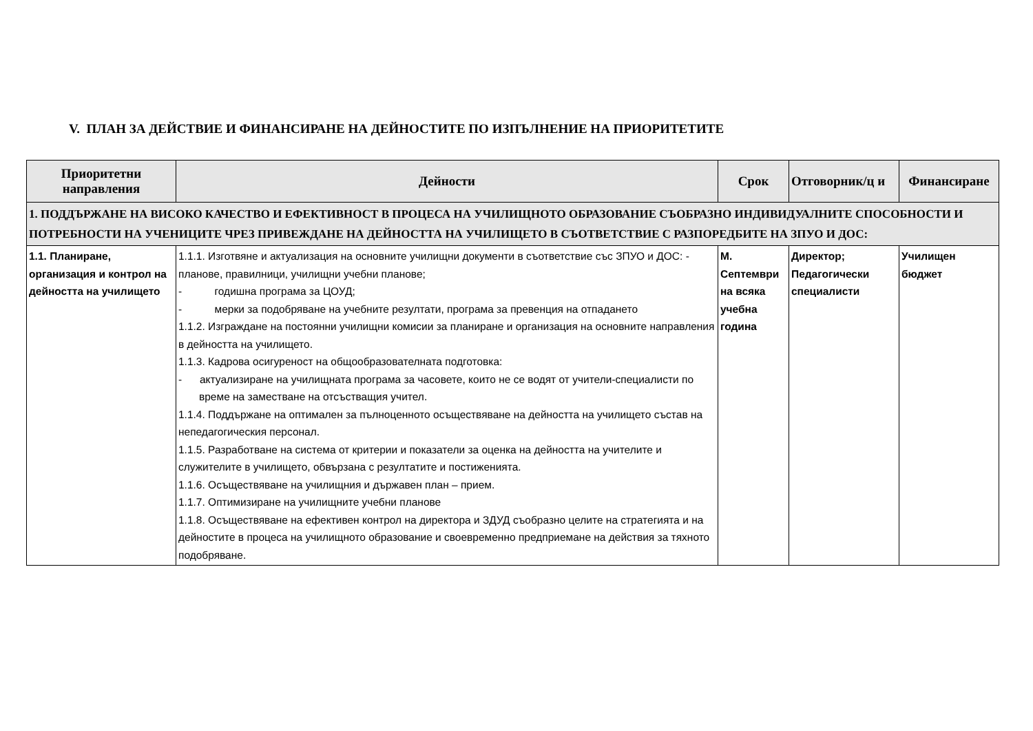V. ПЛАН ЗА ДЕЙСТВИЕ И ФИНАНСИРАНЕ НА ДЕЙНОСТИТЕ ПО ИЗПЪЛНЕНИЕ НА ПРИОРИТЕТИТЕ
| Приоритетни направления | Дейности | Срок | Отговорник/ц и | Финансиране |
| --- | --- | --- | --- | --- |
| 1. ПОДДЪРЖАНЕ НА ВИСОКО КАЧЕСТВО И ЕФЕКТИВНОСТ В ПРОЦЕСА НА УЧИЛИЩНОТО ОБРАЗОВАНИЕ СЪОБРАЗНО ИНДИВИДУАЛНИТЕ СПОСОБНОСТИ И ПОТРЕБНОСТИ НА УЧЕНИЦИТЕ ЧРЕЗ ПРИВЕЖДАНЕ НА ДЕЙНОСТТА НА УЧИЛИЩЕТО В СЪОТВЕТСТВИЕ С РАЗПОРЕДБИТЕ НА ЗПУО И ДОС: | | | | |
| 1.1. Планиране, организация и контрол на дейността на училището | 1.1.1. Изготвяне и актуализация на основните училищни документи в съответствие със ЗПУО и ДОС: - планове, правилници, училищни учебни планове; - годишна програма за ЦОУД; - мерки за подобряване на учебните резултати, програма за превенция на отпадането 1.1.2. Изграждане на постоянни училищни комисии за планиране и организация на основните направления в дейността на училището. 1.1.3. Кадрова осигуреност на общообразователната подготовка: - актуализиране на училищната програма за часовете, които не се водят от учители-специалисти по време на заместване на отсъстващия учител. 1.1.4. Поддържане на оптимален за пълноценното осъществяване на дейността на училището състав на непедагогическия персонал. 1.1.5. Разработване на система от критерии и показатели за оценка на дейността на учителите и служителите в училището, обвързана с резултатите и постиженията. 1.1.6. Осъществяване на училищния и държавен план – прием. 1.1.7. Оптимизиране на училищните учебни планове 1.1.8. Осъществяване на ефективен контрол на директора и ЗДУД съобразно целите на стратегията и на дейностите в процеса на училищното образование и своевременно предприемане на действия за тяхното подобряване. | М. Септември на всяка учебна година | Директор; Педагогически специалисти | Училищен бюджет |